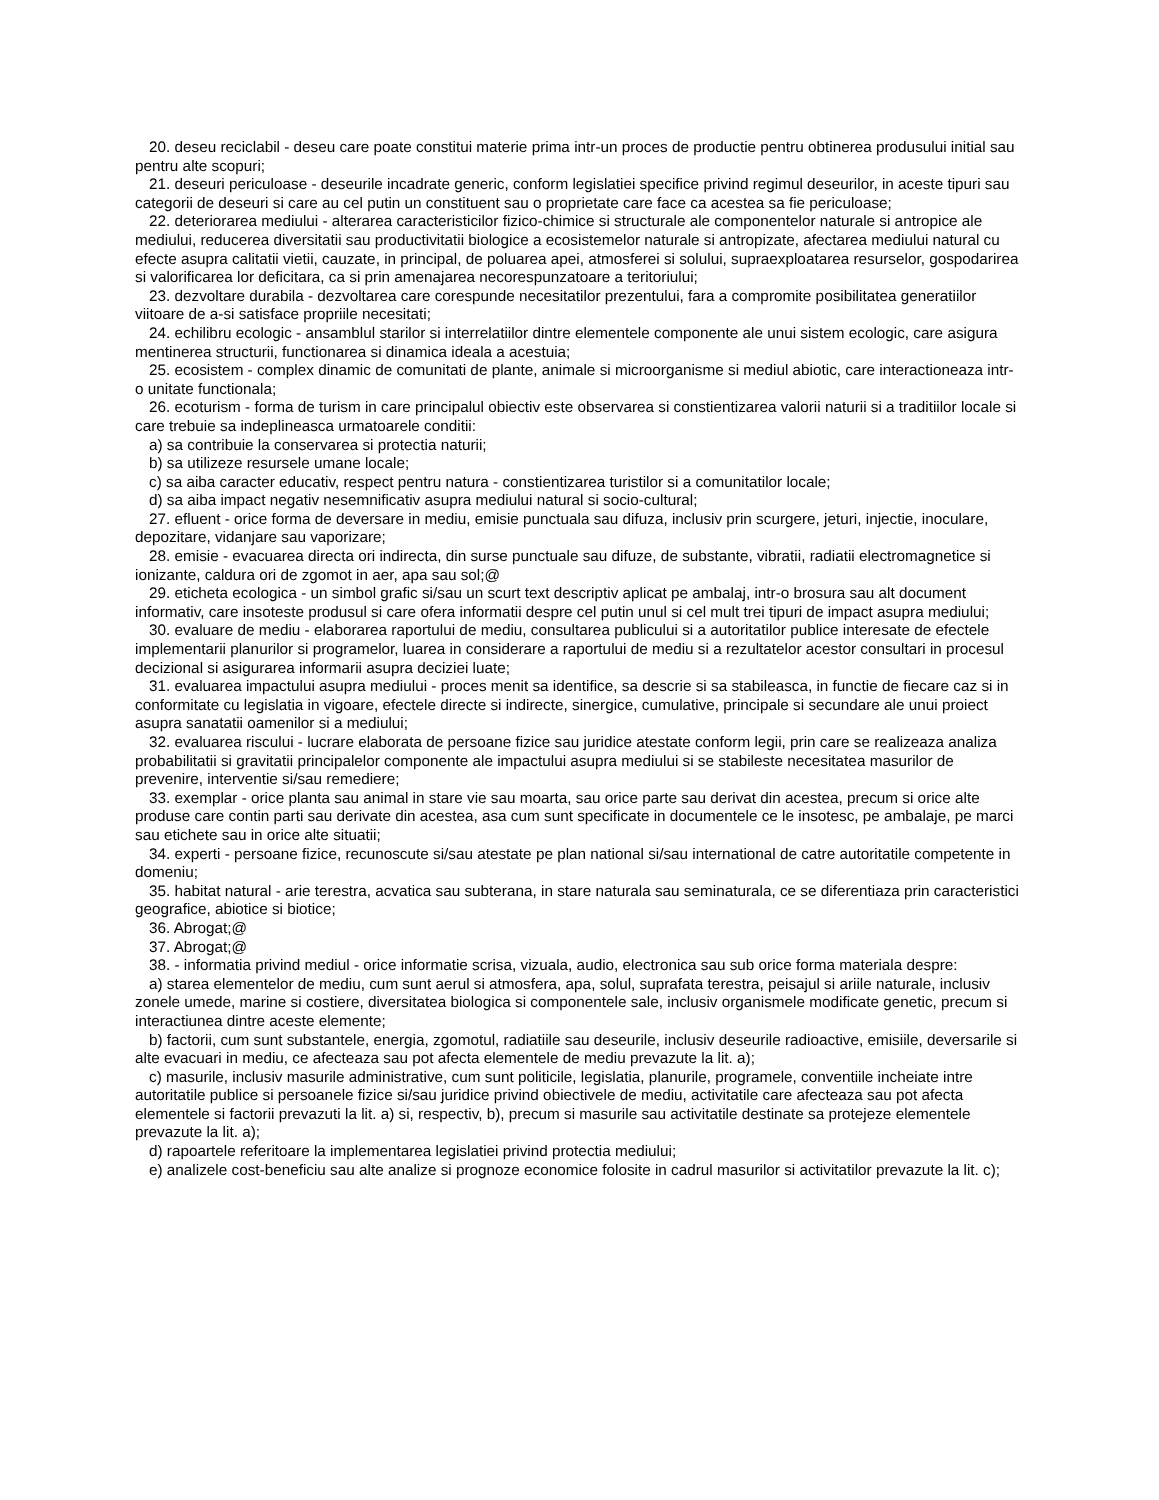20. deseu reciclabil - deseu care poate constitui materie prima intr-un proces de productie pentru obtinerea produsului initial sau pentru alte scopuri;
21. deseuri periculoase - deseurile incadrate generic, conform legislatiei specifice privind regimul deseurilor, in aceste tipuri sau categorii de deseuri si care au cel putin un constituent sau o proprietate care face ca acestea sa fie periculoase;
22. deteriorarea mediului - alterarea caracteristicilor fizico-chimice si structurale ale componentelor naturale si antropice ale mediului, reducerea diversitatii sau productivitatii biologice a ecosistemelor naturale si antropizate, afectarea mediului natural cu efecte asupra calitatii vietii, cauzate, in principal, de poluarea apei, atmosferei si solului, supraexploatarea resurselor, gospodarirea si valorificarea lor deficitara, ca si prin amenajarea necorespunzatoare a teritoriului;
23. dezvoltare durabila - dezvoltarea care corespunde necesitatilor prezentului, fara a compromite posibilitatea generatiilor viitoare de a-si satisface propriile necesitati;
24. echilibru ecologic - ansamblul starilor si interrelatiilor dintre elementele componente ale unui sistem ecologic, care asigura mentinerea structurii, functionarea si dinamica ideala a acestuia;
25. ecosistem - complex dinamic de comunitati de plante, animale si microorganisme si mediul abiotic, care interactioneaza intr-o unitate functionala;
26. ecoturism - forma de turism in care principalul obiectiv este observarea si constientizarea valorii naturii si a traditiilor locale si care trebuie sa indeplineasca urmatoarele conditii:
a) sa contribuie la conservarea si protectia naturii;
b) sa utilizeze resursele umane locale;
c) sa aiba caracter educativ, respect pentru natura - constientizarea turistilor si a comunitatilor locale;
d) sa aiba impact negativ nesemnificativ asupra mediului natural si socio-cultural;
27. efluent - orice forma de deversare in mediu, emisie punctuala sau difuza, inclusiv prin scurgere, jeturi, injectie, inoculare, depozitare, vidanjare sau vaporizare;
28. emisie - evacuarea directa ori indirecta, din surse punctuale sau difuze, de substante, vibratii, radiatii electromagnetice si ionizante, caldura ori de zgomot in aer, apa sau sol;@
29. eticheta ecologica - un simbol grafic si/sau un scurt text descriptiv aplicat pe ambalaj, intr-o brosura sau alt document informativ, care insoteste produsul si care ofera informatii despre cel putin unul si cel mult trei tipuri de impact asupra mediului;
30. evaluare de mediu - elaborarea raportului de mediu, consultarea publicului si a autoritatilor publice interesate de efectele implementarii planurilor si programelor, luarea in considerare a raportului de mediu si a rezultatelor acestor consultari in procesul decizional si asigurarea informarii asupra deciziei luate;
31. evaluarea impactului asupra mediului - proces menit sa identifice, sa descrie si sa stabileasca, in functie de fiecare caz si in conformitate cu legislatia in vigoare, efectele directe si indirecte, sinergice, cumulative, principale si secundare ale unui proiect asupra sanatatii oamenilor si a mediului;
32. evaluarea riscului - lucrare elaborata de persoane fizice sau juridice atestate conform legii, prin care se realizeaza analiza probabilitatii si gravitatii principalelor componente ale impactului asupra mediului si se stabileste necesitatea masurilor de prevenire, interventie si/sau remediere;
33. exemplar - orice planta sau animal in stare vie sau moarta, sau orice parte sau derivat din acestea, precum si orice alte produse care contin parti sau derivate din acestea, asa cum sunt specificate in documentele ce le insotesc, pe ambalaje, pe marci sau etichete sau in orice alte situatii;
34. experti - persoane fizice, recunoscute si/sau atestate pe plan national si/sau international de catre autoritatile competente in domeniu;
35. habitat natural - arie terestra, acvatica sau subterana, in stare naturala sau seminaturala, ce se diferentiaza prin caracteristici geografice, abiotice si biotice;
36. Abrogat;@
37. Abrogat;@
38. - informatia privind mediul - orice informatie scrisa, vizuala, audio, electronica sau sub orice forma materiala despre:
a) starea elementelor de mediu, cum sunt aerul si atmosfera, apa, solul, suprafata terestra, peisajul si ariile naturale, inclusiv zonele umede, marine si costiere, diversitatea biologica si componentele sale, inclusiv organismele modificate genetic, precum si interactiunea dintre aceste elemente;
b) factorii, cum sunt substantele, energia, zgomotul, radiatiile sau deseurile, inclusiv deseurile radioactive, emisiile, deversarile si alte evacuari in mediu, ce afecteaza sau pot afecta elementele de mediu prevazute la lit. a);
c) masurile, inclusiv masurile administrative, cum sunt politicile, legislatia, planurile, programele, conventiile incheiate intre autoritatile publice si persoanele fizice si/sau juridice privind obiectivele de mediu, activitatile care afecteaza sau pot afecta elementele si factorii prevazuti la lit. a) si, respectiv, b), precum si masurile sau activitatile destinate sa protejeze elementele prevazute la lit. a);
d) rapoartele referitoare la implementarea legislatiei privind protectia mediului;
e) analizele cost-beneficiu sau alte analize si prognoze economice folosite in cadrul masurilor si activitatilor prevazute la lit. c);